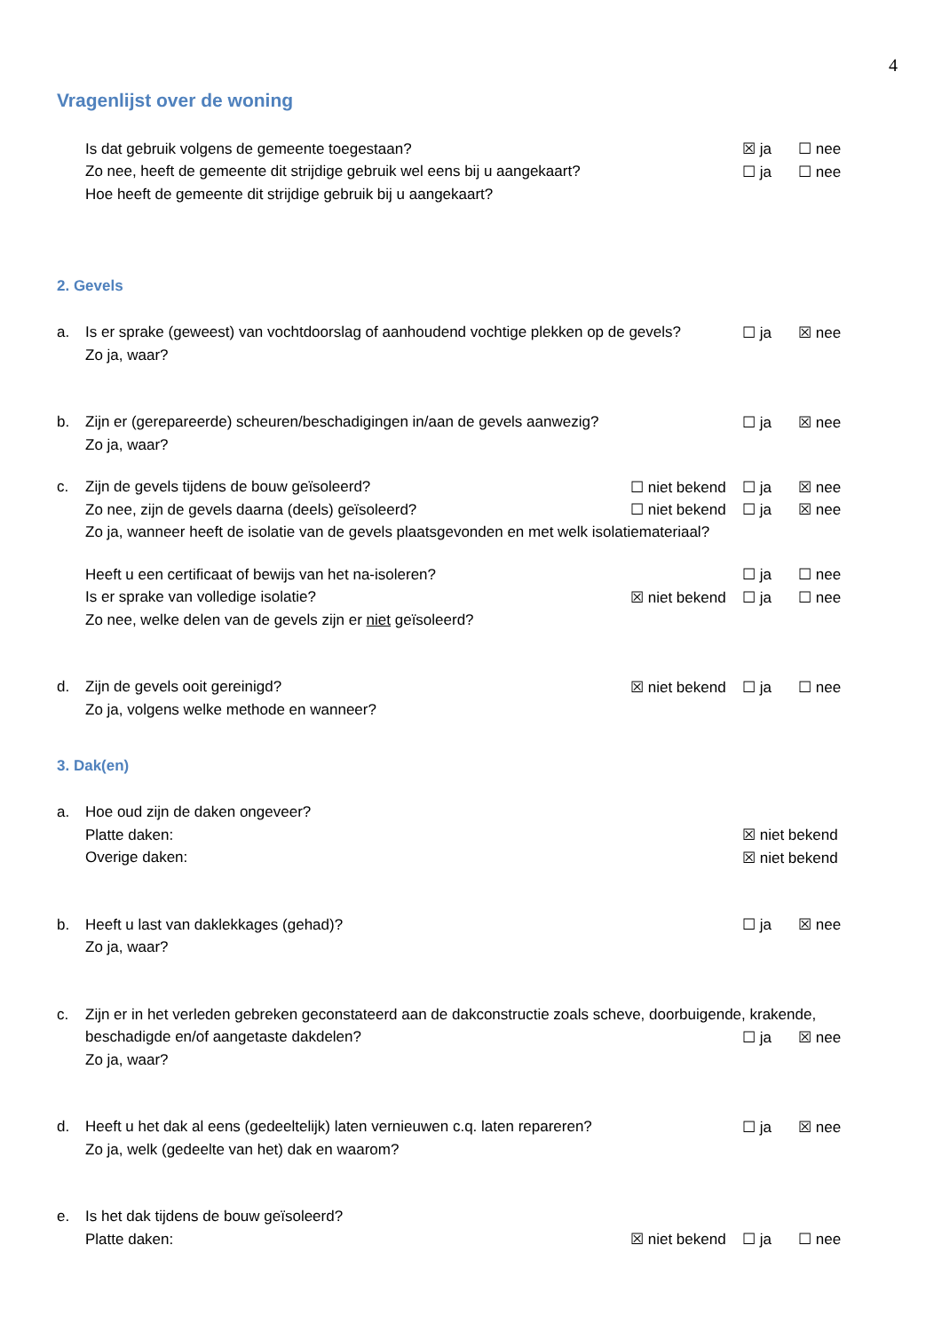4
Vragenlijst over de woning
Is dat gebruik volgens de gemeente toegestaan? ☒ ja ☐ nee
Zo nee, heeft de gemeente dit strijdige gebruik wel eens bij u aangekaart? ☐ ja ☐ nee
Hoe heeft de gemeente dit strijdige gebruik bij u aangekaart?
2. Gevels
a. Is er sprake (geweest) van vochtdoorslag of aanhoudend vochtige plekken op de gevels? ☐ ja ☒ nee
Zo ja, waar?
b. Zijn er (gerepareerde) scheuren/beschadigingen in/aan de gevels aanwezig? ☐ ja ☒ nee
Zo ja, waar?
c. Zijn de gevels tijdens de bouw geïsoleerd? ☐ niet bekend ☐ ja ☒ nee
Zo nee, zijn de gevels daarna (deels) geïsoleerd? ☐ niet bekend ☐ ja ☒ nee
Zo ja, wanneer heeft de isolatie van de gevels plaatsgevonden en met welk isolatiemateriaal?
Heeft u een certificaat of bewijs van het na-isoleren? ☐ ja ☐ nee
Is er sprake van volledige isolatie? ☒ niet bekend ☐ ja ☐ nee
Zo nee, welke delen van de gevels zijn er niet geïsoleerd?
d. Zijn de gevels ooit gereinigd? ☒ niet bekend ☐ ja ☐ nee
Zo ja, volgens welke methode en wanneer?
3. Dak(en)
a. Hoe oud zijn de daken ongeveer?
Platte daken: ☒ niet bekend
Overige daken: ☒ niet bekend
b. Heeft u last van daklekkages (gehad)? ☐ ja ☒ nee
Zo ja, waar?
c. Zijn er in het verleden gebreken geconstateerd aan de dakconstructie zoals scheve, doorbuigende, krakende,
beschadigde en/of aangetaste dakdelen? ☐ ja ☒ nee
Zo ja, waar?
d. Heeft u het dak al eens (gedeeltelijk) laten vernieuwen c.q. laten repareren? ☐ ja ☒ nee
Zo ja, welk (gedeelte van het) dak en waarom?
e. Is het dak tijdens de bouw geïsoleerd?
Platte daken: ☒ niet bekend ☐ ja ☐ nee